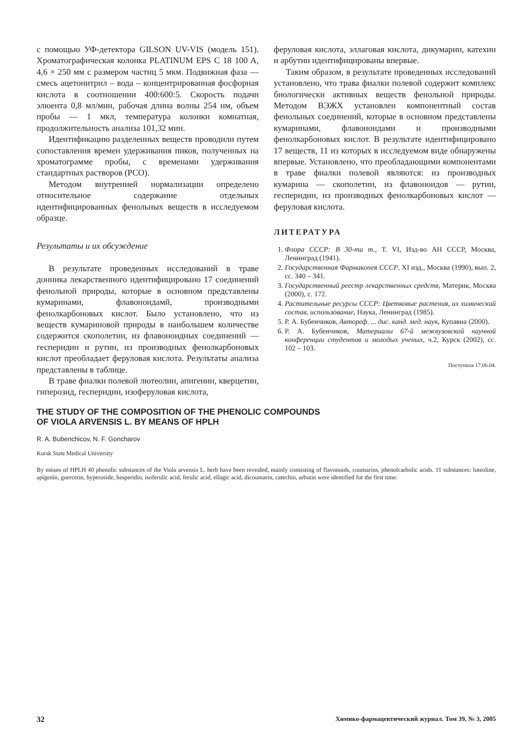с помощью УФ-детектора GILSON UV-VIS (модель 151). Хроматографическая колонка PLATINUM EPS C 18 100 A, 4,6 × 250 мм с размером частиц 5 мкм. Подвижная фаза — смесь ацетонитрил – вода – концентрированная фосфорная кислота в соотношении 400:600:5. Скорость подачи элюента 0,8 мл/мин, рабочая длина волны 254 нм, объем пробы — 1 мкл, температура колонки комнатная, продолжительность анализа 101,32 мин.
Идентификацию разделенных веществ проводили путем сопоставления времен удерживания пиков, полученных на хроматограмме пробы, с временами удерживания стандартных растворов (РСО).
Методом внутренней нормализации определено относительное содержание отдельных идентифицированных фенольных веществ в исследуемом образце.
Результаты и их обсуждение
В результате проведенных исследований в траве донника лекарственного идентифицировано 17 соединений фенольной природы, которые в основном представлены кумаринами, флавоноидамй, производными фенолкарбоновых кислот. Было установлено, что из веществ кумариновой природы в наибольшем количестве содержится скополетин, из флавоноидных соединений — гесперидин и рутин, из производных фенолкарбоновых кислот преобладает феруловая кислота. Результаты анализа представлены в таблице.
В траве фиалки полевой лютеолин, апигенин, кверцетин, гиперозид, гесперидин, изоферуловая кислота,
феруловая кислота, эллаговая кислота, дикумарин, катехин и арбутин идентифицированы впервые.
Таким образом, в результате проведенных исследований установлено, что трава фиалки полевой содержит комплекс биологически активных веществ фенольной природы. Методом ВЭЖХ установлен компонентный состав фенольных соединений, которые в основном представлены кумаринами, флавоноидами и производными фенолкарбоновых кислот. В результате идентифицировано 17 веществ, 11 из которых в исследуемом виде обнаружены впервые. Установлено, что преобладающими компонентами в траве фиалки полевой являются: из производных кумарина — скополетин, из флавоноидов — рутин, гесперидин, из производных фенолкарбоновых кислот — феруловая кислота.
ЛИТЕРАТУРА
1. Флора СССР: В 30-ти т., Т. VI, Изд-во АН СССР, Москва, Ленинград (1941).
2. Государственная Фармакопея СССР, XI изд., Москва (1990), вып. 2, сс. 340 – 341.
3. Государственный реестр лекарственных средств, Материк, Москва (2000), с. 172.
4. Растительные ресурсы СССР: Цветковые растения, их химический состав, использование, Наука, Ленинград (1985).
5. Р. А. Бубенчиков, Автореф. ... дис. канд. мед. наук, Купавна (2000).
6. Р. А. Бубенчиков, Материалы 67-й межвузовской научной конференции студентов и молодых ученых, ч.2, Курск (2002), сс. 102 – 103.
Поступила 17.06.04.
THE STUDY OF THE COMPOSITION OF THE PHENOLIC COMPOUNDS
OF VIOLA ARVENSIS L. BY MEANS OF HPLH
R. A. Bubenchicov, N. F. Goncharov
Kursk State Medical University
By means of HPLH 40 phenolic substances of the Viola arvensis L. herb have been revealed, mainly consisting of flavonoids, coumarins, phenolcarbolic acids. 11 substances: luteoline, apigenin, guercetin, hyperoside, hesperidin, isoferulic acid, ferulic acid, ellagic acid, dicoumarin, catechin, arbutin were identified for the first time.
32 Химико-фармацевтический журнал. Том 39, № 3, 2005